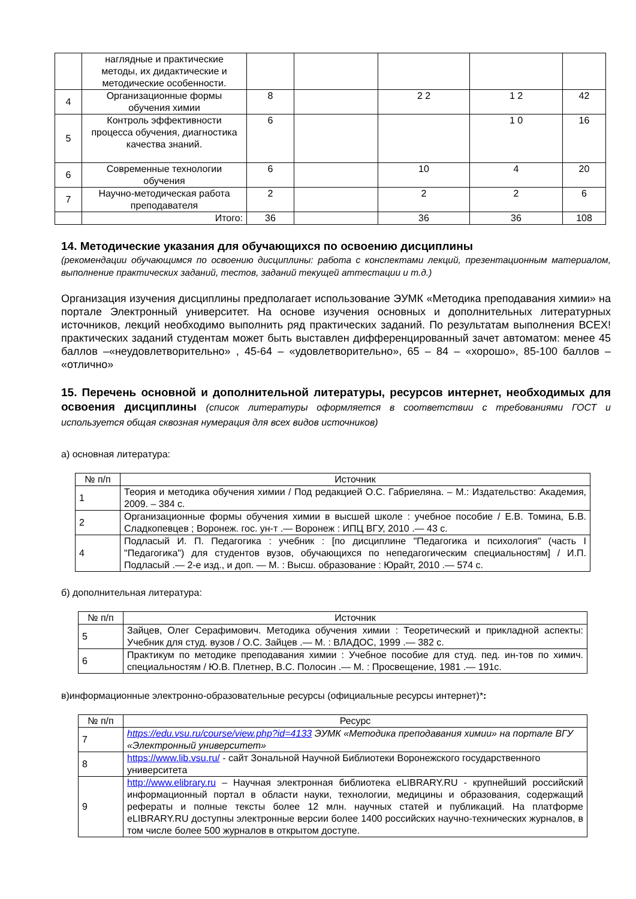| | наглядные и практические методы, их дидактические и методические особенности. | | | | | |
| 4 | Организационные формы обучения химии | 8 | | 2 2 | 1 2 | 42 |
| 5 | Контроль эффективности процесса обучения, диагностика качества знаний. | 6 | | | 1 0 | 16 |
| 6 | Современные технологии обучения | 6 | | 10 | 4 | 20 |
| 7 | Научно-методическая работа преподавателя | 2 | | 2 | 2 | 6 |
| | Итого: | 36 | | 36 | 36 | 108 |
14. Методические указания для обучающихся по освоению дисциплины
(рекомендации обучающимся по освоению дисциплины: работа с конспектами лекций, презентационным материалом, выполнение практических заданий, тестов, заданий текущей аттестации и т.д.)
Организация изучения дисциплины предполагает использование ЭУМК «Методика преподавания химии» на портале Электронный университет. На основе изучения основных и дополнительных литературных источников, лекций необходимо выполнить ряд практических заданий. По результатам выполнения ВСЕХ! практических заданий студентам может быть выставлен дифференцированный зачет автоматом: менее 45 баллов –«неудовлетворительно» , 45-64 – «удовлетворительно», 65 – 84 – «хорошо», 85-100 баллов – «отлично»
15. Перечень основной и дополнительной литературы, ресурсов интернет, необходимых для освоения дисциплины (список литературы оформляется в соответствии с требованиями ГОСТ и используется общая сквозная нумерация для всех видов источников)
а) основная литература:
| № п/п | Источник |
| --- | --- |
| 1 | Теория и методика обучения химии / Под редакцией О.С. Габриеляна. – М.: Издательство: Академия, 2009. – 384 с. |
| 2 | Организационные формы обучения химии в высшей школе : учебное пособие / Е.В. Томина, Б.В. Сладкопевцев ; Воронеж. гос. ун-т .— Воронеж : ИПЦ ВГУ, 2010 .— 43 с. |
| 4 | Подласый И. П. Педагогика : учебник : [по дисциплине "Педагогика и психология" (часть I "Педагогика") для студентов вузов, обучающихся по непедагогическим специальностям] / И.П. Подласый .— 2-е изд., и доп. — М. : Высш. образование : Юрайт, 2010 .— 574 с. |
б) дополнительная литература:
| № п/п | Источник |
| --- | --- |
| 5 | Зайцев, Олег Серафимович. Методика обучения химии : Теоретический и прикладной аспекты: Учебник для студ. вузов / О.С. Зайцев .— М. : ВЛАДОС, 1999 .— 382 с. |
| 6 | Практикум по методике преподавания химии : Учебное пособие для студ. пед. ин-тов по химич. специальностям / Ю.В. Плетнер, В.С. Полосин .— М. : Просвещение, 1981 .— 191с. |
в)информационные электронно-образовательные ресурсы (официальные ресурсы интернет)*:
| № п/п | Ресурс |
| --- | --- |
| 7 | https://edu.vsu.ru/course/view.php?id=4133 ЭУМК «Методика преподавания химии» на портале ВГУ «Электронный университет» |
| 8 | https://www.lib.vsu.ru/ - сайт Зональной Научной Библиотеки Воронежского государственного университета |
| 9 | http://www.elibrary.ru – Научная электронная библиотека eLIBRARY.RU - крупнейший российский информационный портал в области науки, технологии, медицины и образования, содержащий рефераты и полные тексты более 12 млн. научных статей и публикаций. На платформе eLIBRARY.RU доступны электронные версии более 1400 российских научно-технических журналов, в том числе более 500 журналов в открытом доступе. |